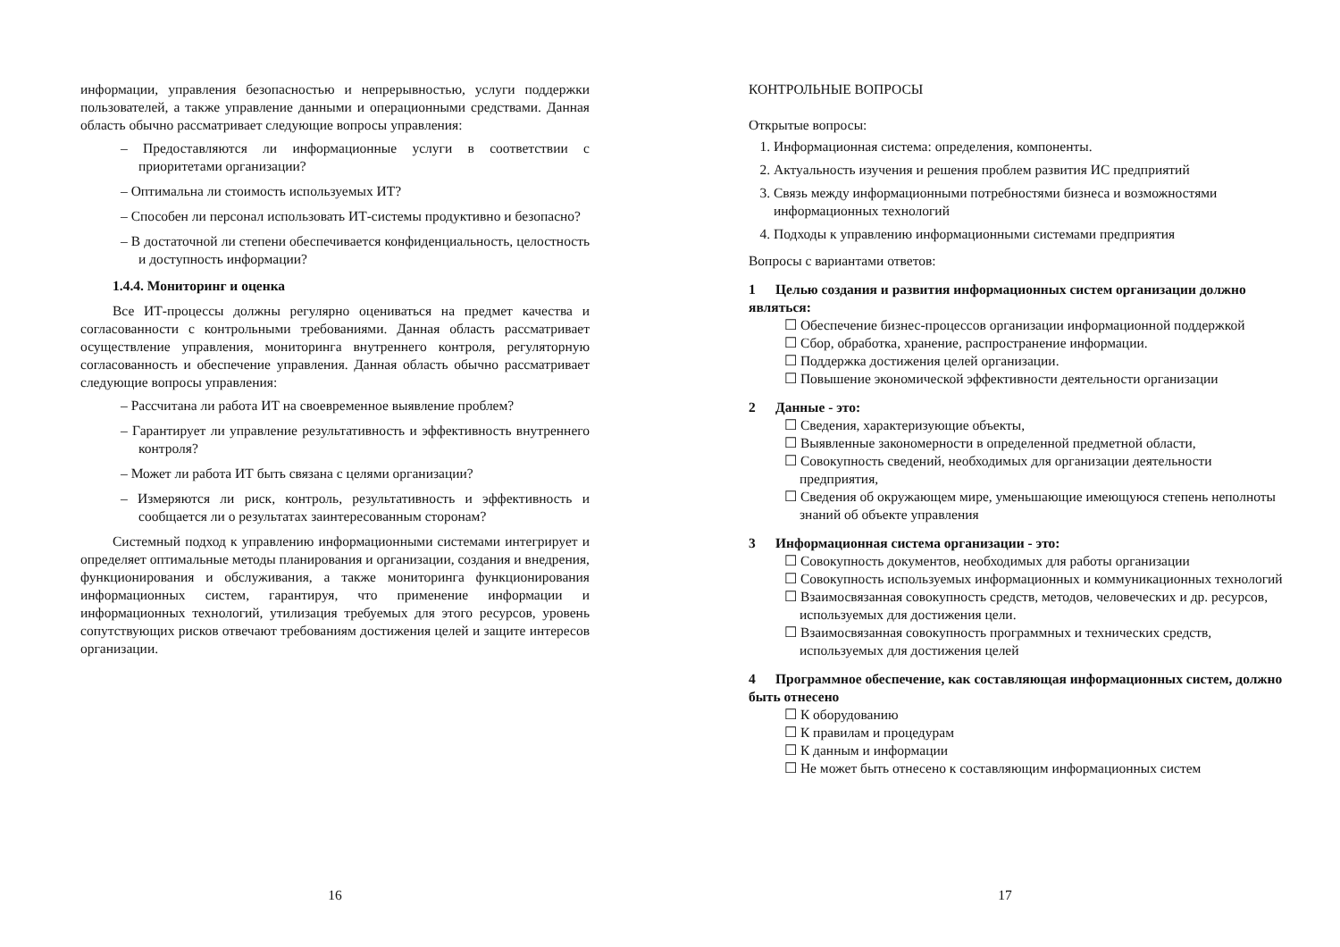информации, управления безопасностью и непрерывностью, услуги поддержки пользователей, а также управление данными и операционными средствами. Данная область обычно рассматривает следующие вопросы управления:
– Предоставляются ли информационные услуги в соответствии с приоритетами организации?
– Оптимальна ли стоимость используемых ИТ?
– Способен ли персонал использовать ИТ-системы продуктивно и безопасно?
– В достаточной ли степени обеспечивается конфиденциальность, целостность и доступность информации?
1.4.4. Мониторинг и оценка
Все ИТ-процессы должны регулярно оцениваться на предмет качества и согласованности с контрольными требованиями. Данная область рассматривает осуществление управления, мониторинга внутреннего контроля, регуляторную согласованность и обеспечение управления. Данная область обычно рассматривает следующие вопросы управления:
– Рассчитана ли работа ИТ на своевременное выявление проблем?
– Гарантирует ли управление результативность и эффективность внутреннего контроля?
– Может ли работа ИТ быть связана с целями организации?
– Измеряются ли риск, контроль, результативность и эффективность и сообщается ли о результатах заинтересованным сторонам?
Системный подход к управлению информационными системами интегрирует и определяет оптимальные методы планирования и организации, создания и внедрения, функционирования и обслуживания, а также мониторинга функционирования информационных систем, гарантируя, что применение информации и информационных технологий, утилизация требуемых для этого ресурсов, уровень сопутствующих рисков отвечают требованиям достижения целей и защите интересов организации.
16
КОНТРОЛЬНЫЕ ВОПРОСЫ
Открытые вопросы:
1. Информационная система: определения, компоненты.
2. Актуальность изучения и решения проблем развития ИС предприятий
3. Связь между информационными потребностями бизнеса и возможностями информационных технологий
4. Подходы к управлению информационными системами предприятия
Вопросы с вариантами ответов:
1 Целью создания и развития информационных систем организации должно являться:
☐ Обеспечение бизнес-процессов организации информационной поддержкой
☐ Сбор, обработка, хранение, распространение информации.
☐ Поддержка достижения целей организации.
☐ Повышение экономической эффективности деятельности организации
2 Данные - это:
☐ Сведения, характеризующие объекты,
☐ Выявленные закономерности в определенной предметной области,
☐ Совокупность сведений, необходимых для организации деятельности предприятия,
☐ Сведения об окружающем мире, уменьшающие имеющуюся степень неполноты знаний об объекте управления
3 Информационная система организации - это:
☐ Совокупность документов, необходимых для работы организации
☐ Совокупность используемых информационных и коммуникационных технологий
☐ Взаимосвязанная совокупность средств, методов, человеческих и др. ресурсов, используемых для достижения цели.
☐ Взаимосвязанная совокупность программных и технических средств, используемых для достижения целей
4 Программное обеспечение, как составляющая информационных систем, должно быть отнесено
☐ К оборудованию
☐ К правилам и процедурам
☐ К данным и информации
☐ Не может быть отнесено к составляющим информационных систем
17